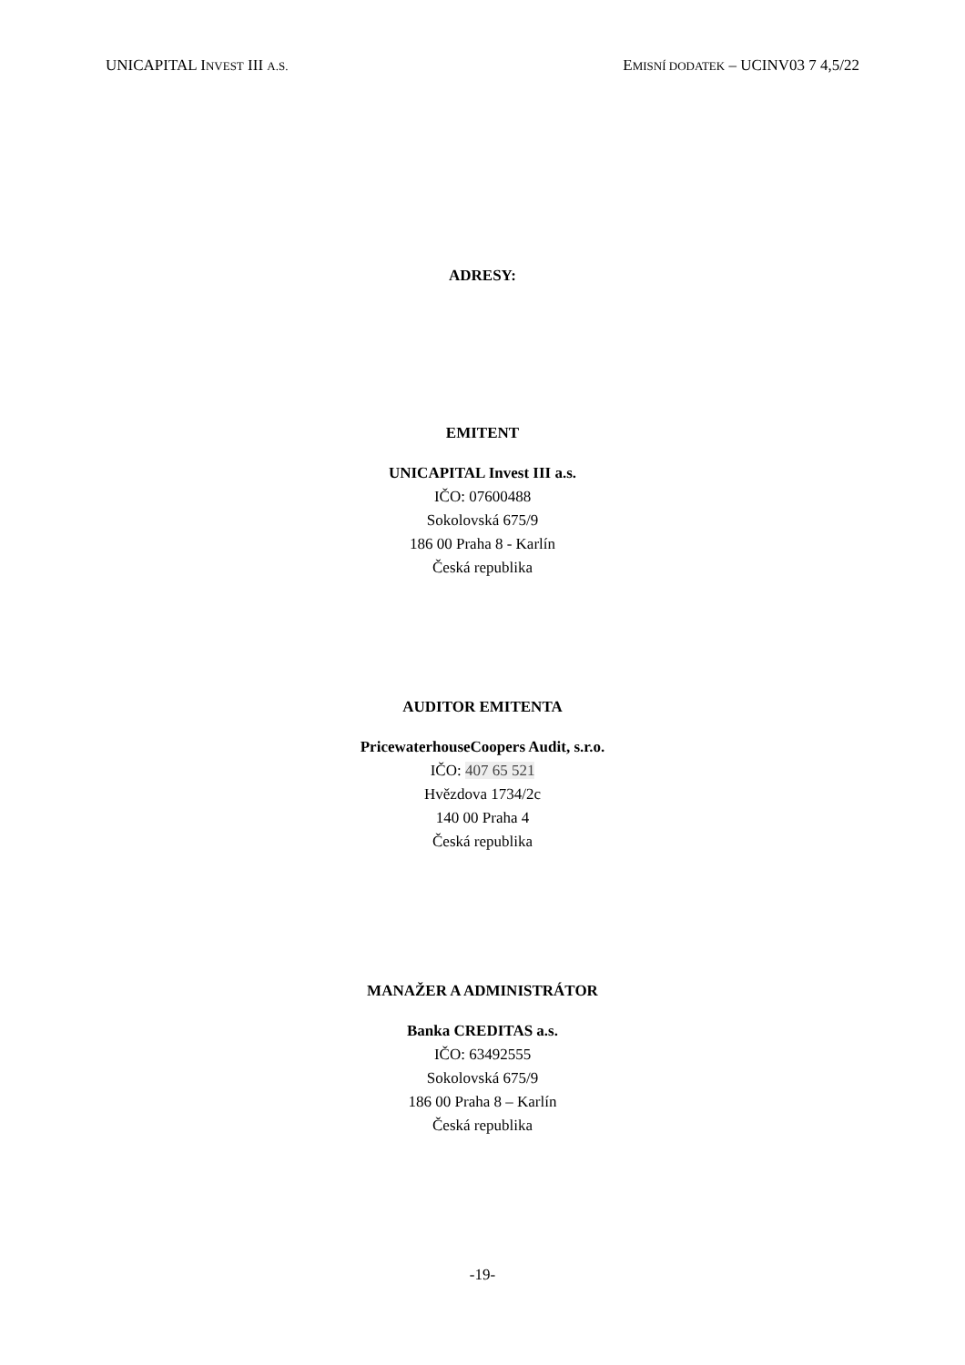UNICAPITAL INVEST III A.S. EMISNÍ DODATEK – UCINV03 7 4,5/22
ADRESY:
EMITENT
UNICAPITAL Invest III a.s.
IČO: 07600488
Sokolovská 675/9
186 00 Praha 8 - Karlín
Česká republika
AUDITOR EMITENTA
PricewaterhouseCoopers Audit, s.r.o.
IČO: 407 65 521
Hvězdova 1734/2c
140 00 Praha 4
Česká republika
MANAŽER A ADMINISTRÁTOR
Banka CREDITAS a.s.
IČO: 63492555
Sokolovská 675/9
186 00 Praha 8 – Karlín
Česká republika
-19-